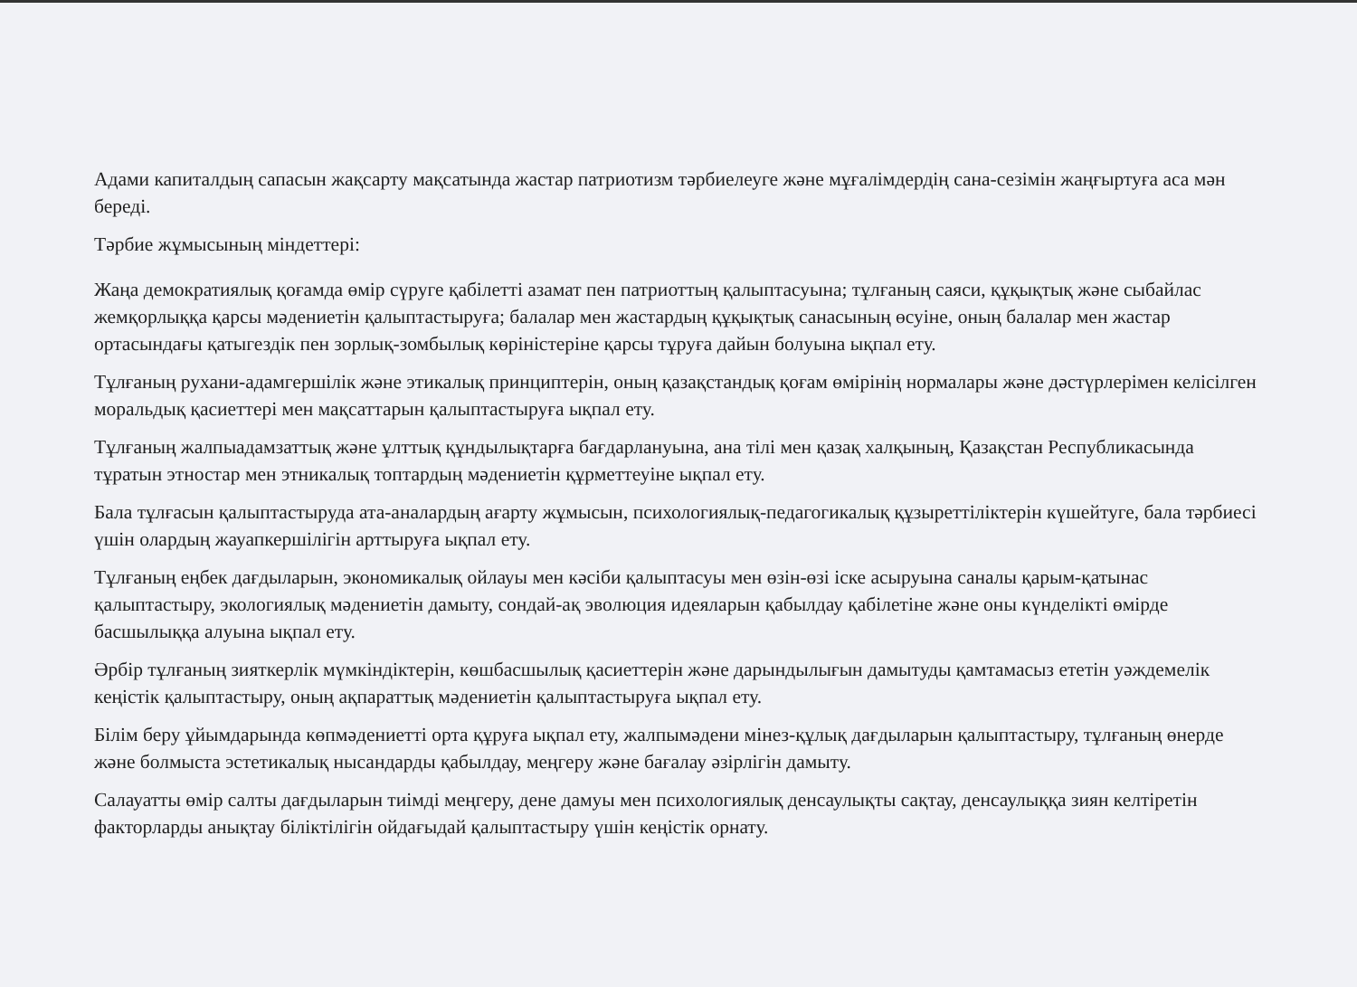Адами капиталдың сапасын жақсарту мақсатында жастар патриотизм тәрбиелеуге және мұғалімдердің сана-сезімін жаңғыртуға аса мән береді.
Тәрбие жұмысының міндеттері:
Жаңа демократиялық қоғамда өмір сүруге қабілетті азамат пен патриоттың қалыптасуына; тұлғаның саяси, құқықтық және сыбайлас жемқорлыққа қарсы мәдениетін қалыптастыруға; балалар мен жастардың құқықтық санасының өсуіне, оның балалар мен жастар ортасындағы қатыгездік пен зорлық-зомбылық көріністеріне қарсы тұруға дайын болуына ықпал ету.
Тұлғаның рухани-адамгершілік және этикалық принциптерін, оның қазақстандық қоғам өмірінің нормалары және дәстүрлерімен келісілген моральдық қасиеттері мен мақсаттарын қалыптастыруға ықпал ету.
Тұлғаның жалпыадамзаттық және ұлттық құндылықтарға бағдарлануына, ана тілі мен қазақ халқының, Қазақстан Республикасында тұратын этностар мен этникалық топтардың мәдениетін құрметтеуіне ықпал ету.
Бала тұлғасын қалыптастыруда ата-аналардың ағарту жұмысын, психологиялық-педагогикалық құзыреттіліктерін күшейтуге, бала тәрбиесі үшін олардың жауапкершілігін арттыруға ықпал ету.
Тұлғаның еңбек дағдыларын, экономикалық ойлауы мен кәсіби қалыптасуы мен өзін-өзі іске асыруына саналы қарым-қатынас қалыптастыру, экологиялық мәдениетін дамыту, сондай-ақ эволюция идеяларын қабылдау қабілетіне және оны күнделікті өмірде басшылыққа алуына ықпал ету.
Әрбір тұлғаның зияткерлік мүмкіндіктерін, көшбасшылық қасиеттерін және дарындылығын дамытуды қамтамасыз ететін уәждемелік кеңістік қалыптастыру, оның ақпараттық мәдениетін қалыптастыруға ықпал ету.
Білім беру ұйымдарында көпмәдениетті орта құруға ықпал ету, жалпымәдени мінез-құлық дағдыларын қалыптастыру, тұлғаның өнерде және болмыста эстетикалық нысандарды қабылдау, меңгеру және бағалау әзірлігін дамыту.
Салауатты өмір салты дағдыларын тиімді меңгеру, дене дамуы мен психологиялық денсаулықты сақтау, денсаулыққа зиян келтіретін факторларды анықтау біліктілігін ойдағыдай қалыптастыру үшін кеңістік орнату.